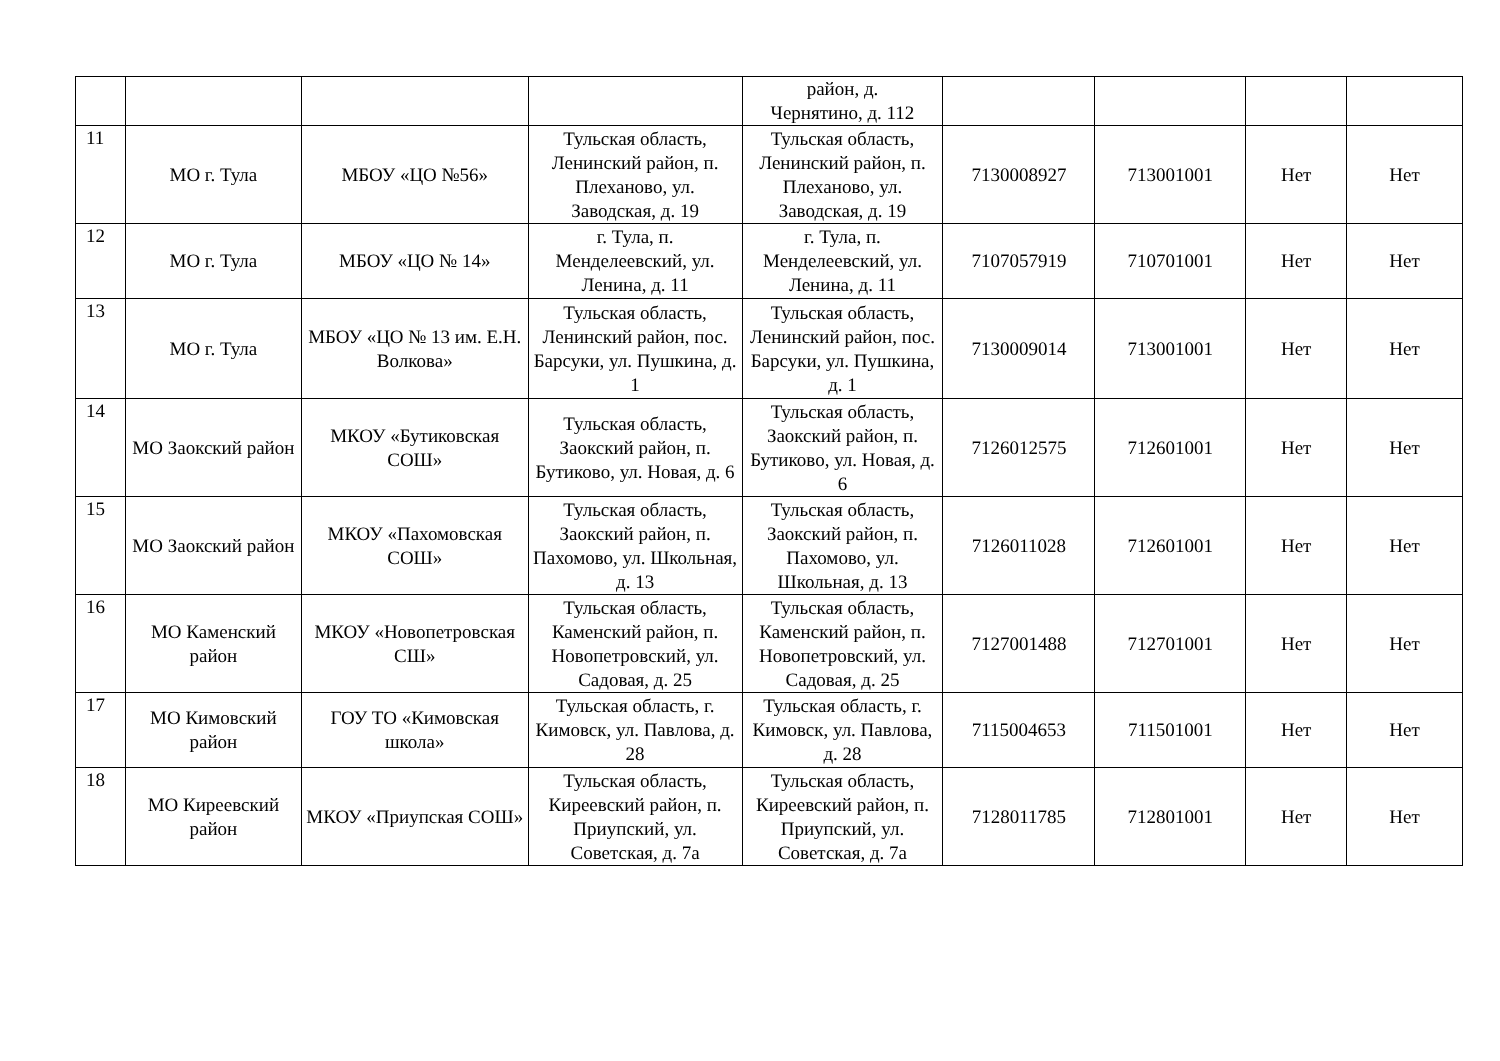| | | | | район, д. Чернятино, д. 112 | | | | |
| 11 | МО г. Тула | МБОУ «ЦО №56» | Тульская область, Ленинский район, п. Плеханово, ул. Заводская, д. 19 | Тульская область, Ленинский район, п. Плеханово, ул. Заводская, д. 19 | 7130008927 | 713001001 | Нет | Нет |
| 12 | МО г. Тула | МБОУ «ЦО № 14» | г. Тула, п. Менделеевский, ул. Ленина, д. 11 | г. Тула, п. Менделеевский, ул. Ленина, д. 11 | 7107057919 | 710701001 | Нет | Нет |
| 13 | МО г. Тула | МБОУ «ЦО № 13 им. Е.Н. Волкова» | Тульская область, Ленинский район, пос. Барсуки, ул. Пушкина, д. 1 | Тульская область, Ленинский район, пос. Барсуки, ул. Пушкина, д. 1 | 7130009014 | 713001001 | Нет | Нет |
| 14 | МО Заокский район | МКОУ «Бутиковская СОШ» | Тульская область, Заокский район, п. Бутиково, ул. Новая, д. 6 | Тульская область, Заокский район, п. Бутиково, ул. Новая, д. 6 | 7126012575 | 712601001 | Нет | Нет |
| 15 | МО Заокский район | МКОУ «Пахомовская СОШ» | Тульская область, Заокский район, п. Пахомово, ул. Школьная, д. 13 | Тульская область, Заокский район, п. Пахомово, ул. Школьная, д. 13 | 7126011028 | 712601001 | Нет | Нет |
| 16 | МО Каменский район | МКОУ «Новопетровская СШ» | Тульская область, Каменский район, п. Новопетровский, ул. Садовая, д. 25 | Тульская область, Каменский район, п. Новопетровский, ул. Садовая, д. 25 | 7127001488 | 712701001 | Нет | Нет |
| 17 | МО Кимовский район | ГОУ ТО «Кимовская школа» | Тульская область, г. Кимовск, ул. Павлова, д. 28 | Тульская область, г. Кимовск, ул. Павлова, д. 28 | 7115004653 | 711501001 | Нет | Нет |
| 18 | МО Киреевский район | МКОУ «Приупская СОШ» | Тульская область, Киреевский район, п. Приупский, ул. Советская, д. 7а | Тульская область, Киреевский район, п. Приупский, ул. Советская, д. 7а | 7128011785 | 712801001 | Нет | Нет |